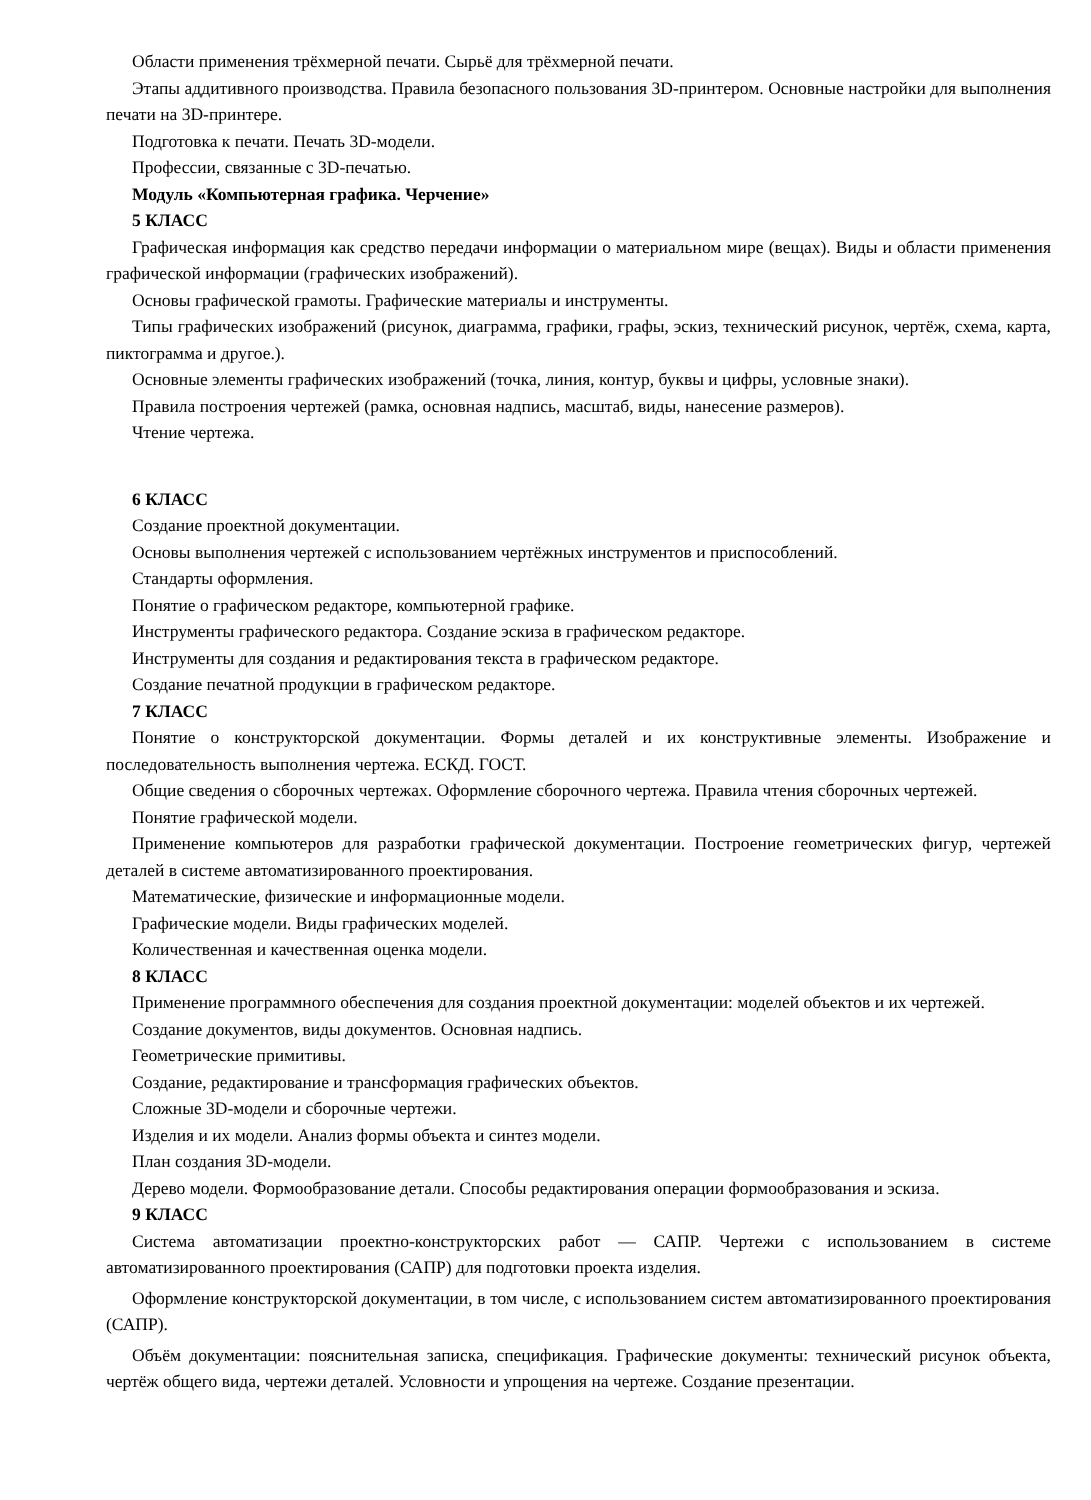Области применения трёхмерной печати. Сырьё для трёхмерной печати.
Этапы аддитивного производства. Правила безопасного пользования 3D-принтером. Основные настройки для выполнения печати на 3D-принтере.
Подготовка к печати. Печать 3D-модели.
Профессии, связанные с 3D-печатью.
Модуль «Компьютерная графика. Черчение»
5 КЛАСС
Графическая информация как средство передачи информации о материальном мире (вещах). Виды и области применения графической информации (графических изображений).
Основы графической грамоты. Графические материалы и инструменты.
Типы графических изображений (рисунок, диаграмма, графики, графы, эскиз, технический рисунок, чертёж, схема, карта, пиктограмма и другое.).
Основные элементы графических изображений (точка, линия, контур, буквы и цифры, условные знаки).
Правила построения чертежей (рамка, основная надпись, масштаб, виды, нанесение размеров).
Чтение чертежа.
6 КЛАСС
Создание проектной документации.
Основы выполнения чертежей с использованием чертёжных инструментов и приспособлений.
Стандарты оформления.
Понятие о графическом редакторе, компьютерной графике.
Инструменты графического редактора. Создание эскиза в графическом редакторе.
Инструменты для создания и редактирования текста в графическом редакторе.
Создание печатной продукции в графическом редакторе.
7 КЛАСС
Понятие о конструкторской документации. Формы деталей и их конструктивные элементы. Изображение и последовательность выполнения чертежа. ЕСКД. ГОСТ.
Общие сведения о сборочных чертежах. Оформление сборочного чертежа. Правила чтения сборочных чертежей.
Понятие графической модели.
Применение компьютеров для разработки графической документации. Построение геометрических фигур, чертежей деталей в системе автоматизированного проектирования.
Математические, физические и информационные модели.
Графические модели. Виды графических моделей.
Количественная и качественная оценка модели.
8 КЛАСС
Применение программного обеспечения для создания проектной документации: моделей объектов и их чертежей.
Создание документов, виды документов. Основная надпись.
Геометрические примитивы.
Создание, редактирование и трансформация графических объектов.
Сложные 3D-модели и сборочные чертежи.
Изделия и их модели. Анализ формы объекта и синтез модели.
План создания 3D-модели.
Дерево модели. Формообразование детали. Способы редактирования операции формообразования и эскиза.
9 КЛАСС
Система автоматизации проектно-конструкторских работ — САПР. Чертежи с использованием в системе автоматизированного проектирования (САПР) для подготовки проекта изделия.
Оформление конструкторской документации, в том числе, с использованием систем автоматизированного проектирования (САПР).
Объём документации: пояснительная записка, спецификация. Графические документы: технический рисунок объекта, чертёж общего вида, чертежи деталей. Условности и упрощения на чертеже. Создание презентации.